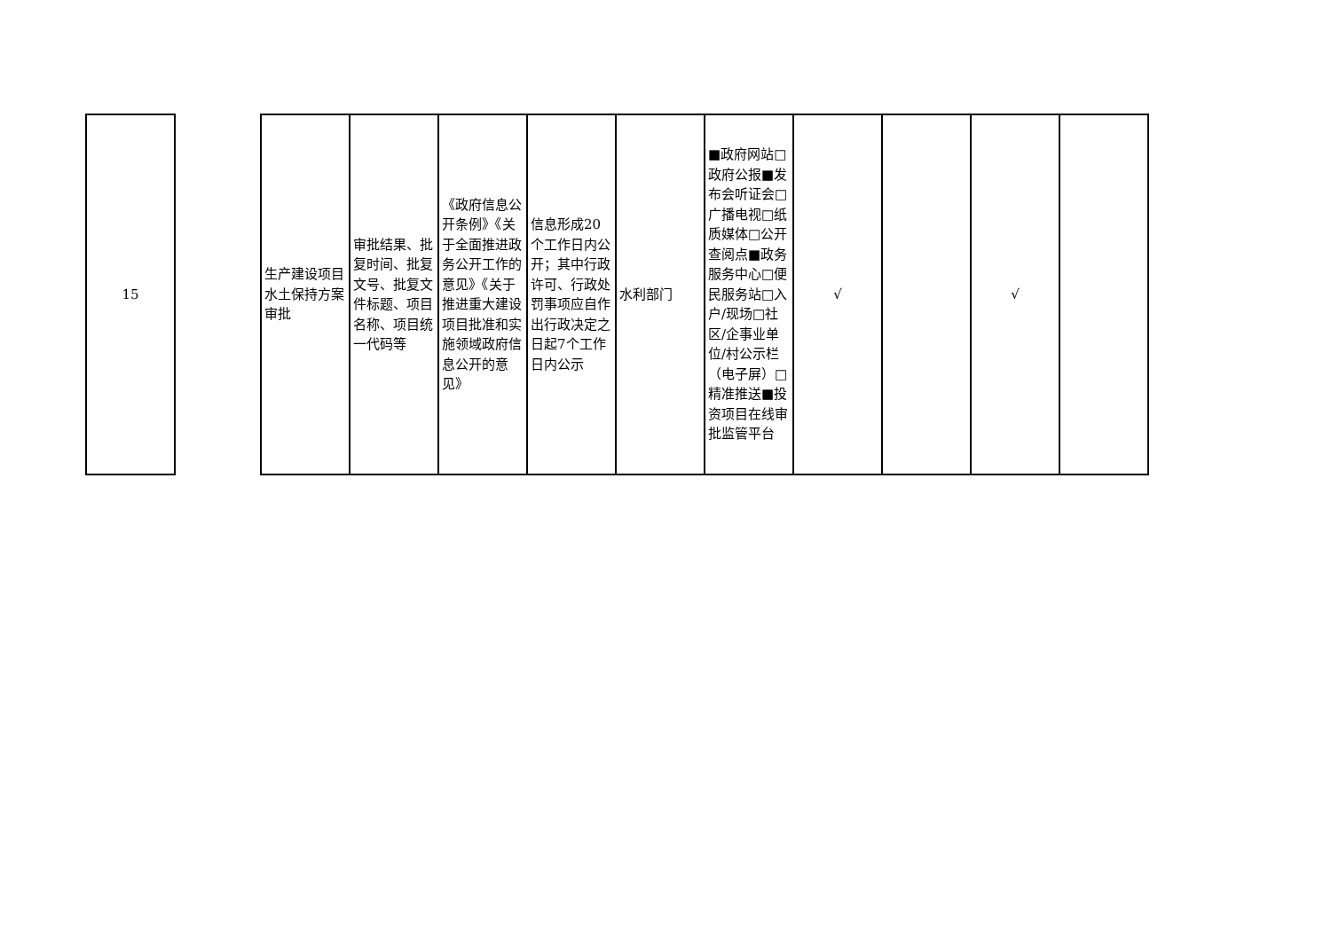| 15 |
| 生产建设项目水土保持方案审批 | 审批结果、批复时间、批复文号、批复文件标题、项目名称、项目统一代码等 | 《政府信息公开条例》《关于全面推进政务公开工作的意见》《关于推进重大建设项目批准和实施领域政府信息公开的意见》 | 信息形成20个工作日内公开；其中行政许可、行政处罚事项应自作出行政决定之日起7个工作日内公示 | 水利部门 | ■政府网站□政府公报■发布会听证会□广播电视□纸质媒体□公开查阅点■政务服务中心□便民服务站□入户/现场□社区/企事业单位/村公示栏（电子屏）□精准推送■投资项目在线审批监管平台 | √ | | √ | |